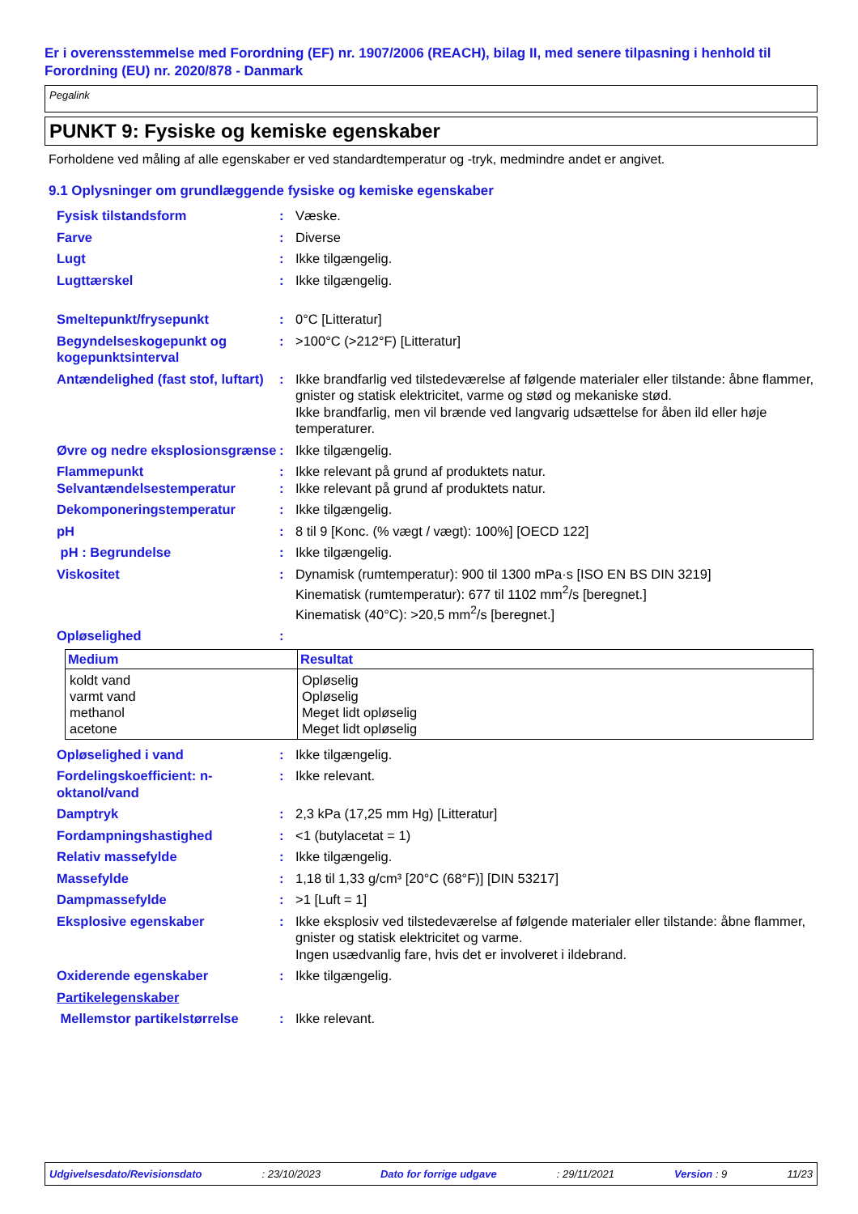Er i overensstemmelse med Forordning (EF) nr. 1907/2006 (REACH), bilag II, med senere tilpasning i henhold til Forordning (EU) nr. 2020/878 - Danmark
Pegalink
PUNKT 9: Fysiske og kemiske egenskaber
Forholdene ved måling af alle egenskaber er ved standardtemperatur og -tryk, medmindre andet er angivet.
9.1 Oplysninger om grundlæggende fysiske og kemiske egenskaber
Fysisk tilstandsform : Væske.
Farve : Diverse
Lugt : Ikke tilgængelig.
Lugttærskel : Ikke tilgængelig.
Smeltepunkt/frysepunkt : 0°C [Litteratur]
Begyndelseskogepunkt og kogepunktsinterval
: >100°C (>212°F) [Litteratur]
Antændelighed (fast stof, luftart)
: Ikke brandfarlig ved tilstedeværelse af følgende materialer eller tilstande: åbne flammer, gnister og statisk elektricitet, varme og stød og mekaniske stød.
Ikke brandfarlig, men vil brænde ved langvarig udsættelse for åben ild eller høje temperaturer.
Øvre og nedre eksplosionsgrænse
: Ikke tilgængelig.
Flammepunkt : Ikke relevant på grund af produktets natur.
Selvantændelsestemperatur : Ikke relevant på grund af produktets natur.
Dekomponeringstemperatur : Ikke tilgængelig.
pH : 8 til 9 [Konc. (% vægt / vægt): 100%] [OECD 122]
pH : Begrundelse : Ikke tilgængelig.
Viskositet : Dynamisk (rumtemperatur): 900 til 1300 mPa·s [ISO EN BS DIN 3219]
Kinematisk (rumtemperatur): 677 til 1102 mm<sup>2</sup>/s [beregnet.]
Kinematisk (40°C): >20,5 mm<sup>2</sup>/s [beregnet.]
Opløselighed :
| Medium | Resultat |
| --- | --- |
| koldt vand varmt vand methanol acetone | Opløselig Opløselig Meget lidt opløselig Meget lidt opløselig |
Opløselighed i vand : Ikke tilgængelig.
Fordelingskoefficient: n-oktanol/vand
: Ikke relevant.
Damptryk : 2,3 kPa (17,25 mm Hg) [Litteratur]
Fordampningshastighed : <1 (butylacetat = 1)
Relativ massefylde : Ikke tilgængelig.
Massefylde : 1,18 til 1,33 g/cm³ [20°C (68°F)] [DIN 53217]
Dampmassefylde : >1 [Luft = 1]
Eksplosive egenskaber : Ikke eksplosiv ved tilstedeværelse af følgende materialer eller tilstande: åbne flammer, gnister og statisk elektricitet og varme.
Ingen usædvanlig fare, hvis det er involveret i ildebrand.
Oxiderende egenskaber : Ikke tilgængelig.
Partikelegenskaber
Mellemstor partikelstørrelse
: Ikke relevant.
Udgivelsesdato/Revisionsdato: 23/10/2023 Dato for forrige udgave: 29/11/2021 Version : 9 11/23